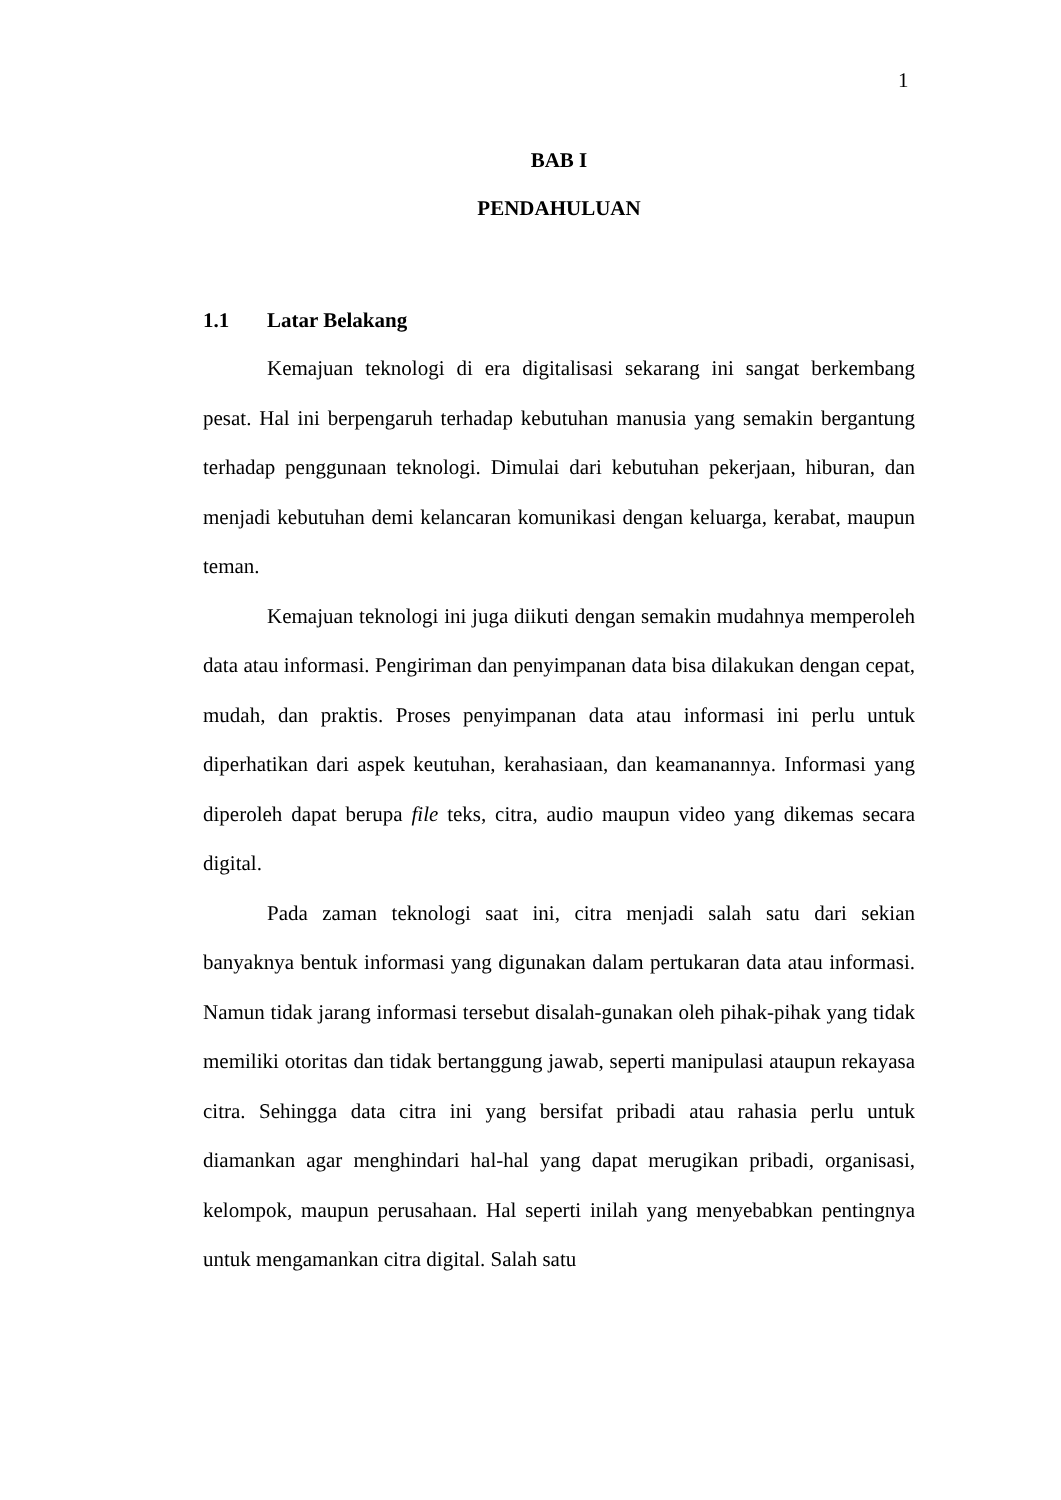1
BAB I
PENDAHULUAN
1.1 Latar Belakang
Kemajuan teknologi di era digitalisasi sekarang ini sangat berkembang pesat. Hal ini berpengaruh terhadap kebutuhan manusia yang semakin bergantung terhadap penggunaan teknologi. Dimulai dari kebutuhan pekerjaan, hiburan, dan menjadi kebutuhan demi kelancaran komunikasi dengan keluarga, kerabat, maupun teman.
Kemajuan teknologi ini juga diikuti dengan semakin mudahnya memperoleh data atau informasi. Pengiriman dan penyimpanan data bisa dilakukan dengan cepat, mudah, dan praktis. Proses penyimpanan data atau informasi ini perlu untuk diperhatikan dari aspek keutuhan, kerahasiaan, dan keamanannya. Informasi yang diperoleh dapat berupa file teks, citra, audio maupun video yang dikemas secara digital.
Pada zaman teknologi saat ini, citra menjadi salah satu dari sekian banyaknya bentuk informasi yang digunakan dalam pertukaran data atau informasi. Namun tidak jarang informasi tersebut disalah-gunakan oleh pihak-pihak yang tidak memiliki otoritas dan tidak bertanggung jawab, seperti manipulasi ataupun rekayasa citra. Sehingga data citra ini yang bersifat pribadi atau rahasia perlu untuk diamankan agar menghindari hal-hal yang dapat merugikan pribadi, organisasi, kelompok, maupun perusahaan. Hal seperti inilah yang menyebabkan pentingnya untuk mengamankan citra digital. Salah satu